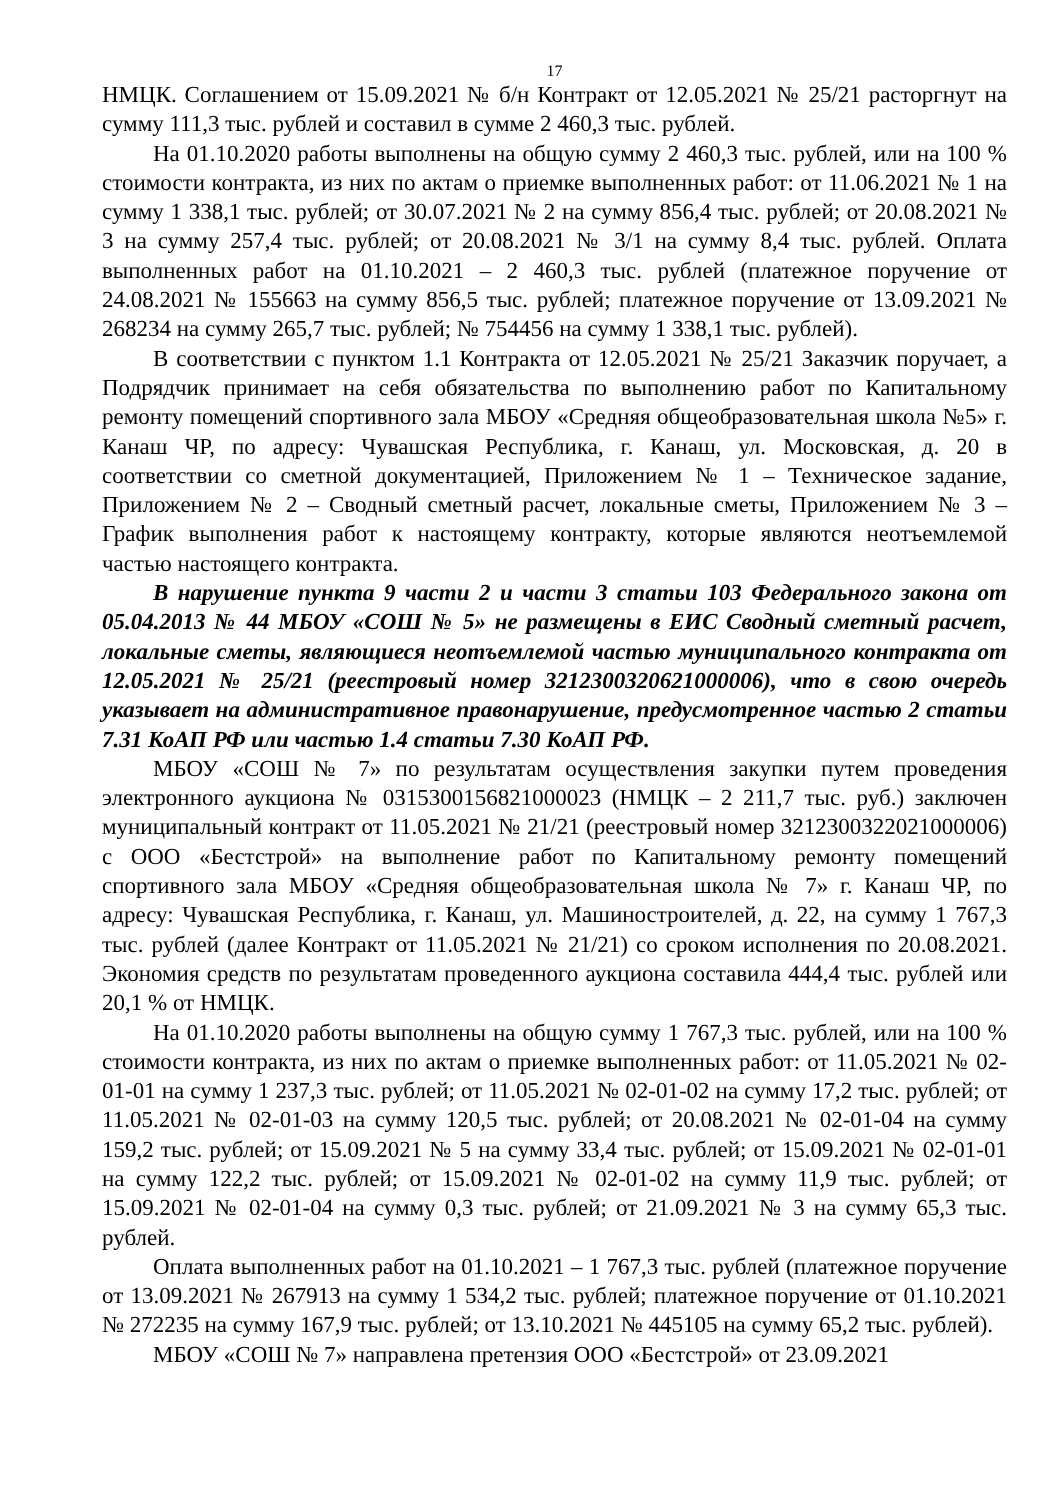17
НМЦК. Соглашением от 15.09.2021 № б/н Контракт от 12.05.2021 № 25/21 расторгнут на сумму 111,3 тыс. рублей и составил в сумме 2 460,3 тыс. рублей.
На 01.10.2020 работы выполнены на общую сумму 2 460,3 тыс. рублей, или на 100 % стоимости контракта, из них по актам о приемке выполненных работ: от 11.06.2021 № 1 на сумму 1 338,1 тыс. рублей; от 30.07.2021 № 2 на сумму 856,4 тыс. рублей; от 20.08.2021 № 3 на сумму 257,4 тыс. рублей; от 20.08.2021 № 3/1 на сумму 8,4 тыс. рублей. Оплата выполненных работ на 01.10.2021 – 2 460,3 тыс. рублей (платежное поручение от 24.08.2021 № 155663 на сумму 856,5 тыс. рублей; платежное поручение от 13.09.2021 № 268234 на сумму 265,7 тыс. рублей; № 754456 на сумму 1 338,1 тыс. рублей).
В соответствии с пунктом 1.1 Контракта от 12.05.2021 № 25/21 Заказчик поручает, а Подрядчик принимает на себя обязательства по выполнению работ по Капитальному ремонту помещений спортивного зала МБОУ «Средняя общеобразовательная школа №5» г. Канаш ЧР, по адресу: Чувашская Республика, г. Канаш, ул. Московская, д. 20 в соответствии со сметной документацией, Приложением № 1 – Техническое задание, Приложением № 2 – Сводный сметный расчет, локальные сметы, Приложением № 3 – График выполнения работ к настоящему контракту, которые являются неотъемлемой частью настоящего контракта.
В нарушение пункта 9 части 2 и части 3 статьи 103 Федерального закона от 05.04.2013 № 44 МБОУ «СОШ № 5» не размещены в ЕИС Сводный сметный расчет, локальные сметы, являющиеся неотъемлемой частью муниципального контракта от 12.05.2021 № 25/21 (реестровый номер 3212300320621000006), что в свою очередь указывает на административное правонарушение, предусмотренное частью 2 статьи 7.31 КоАП РФ или частью 1.4 статьи 7.30 КоАП РФ.
МБОУ «СОШ № 7» по результатам осуществления закупки путем проведения электронного аукциона № 0315300156821000023 (НМЦК – 2 211,7 тыс. руб.) заключен муниципальный контракт от 11.05.2021 № 21/21 (реестровый номер 3212300322021000006) с ООО «Бестстрой» на выполнение работ по Капитальному ремонту помещений спортивного зала МБОУ «Средняя общеобразовательная школа № 7» г. Канаш ЧР, по адресу: Чувашская Республика, г. Канаш, ул. Машиностроителей, д. 22, на сумму 1 767,3 тыс. рублей (далее Контракт от 11.05.2021 № 21/21) со сроком исполнения по 20.08.2021. Экономия средств по результатам проведенного аукциона составила 444,4 тыс. рублей или 20,1 % от НМЦК.
На 01.10.2020 работы выполнены на общую сумму 1 767,3 тыс. рублей, или на 100 % стоимости контракта, из них по актам о приемке выполненных работ: от 11.05.2021 № 02-01-01 на сумму 1 237,3 тыс. рублей; от 11.05.2021 № 02-01-02 на сумму 17,2 тыс. рублей; от 11.05.2021 № 02-01-03 на сумму 120,5 тыс. рублей; от 20.08.2021 № 02-01-04 на сумму 159,2 тыс. рублей; от 15.09.2021 № 5 на сумму 33,4 тыс. рублей; от 15.09.2021 № 02-01-01 на сумму 122,2 тыс. рублей; от 15.09.2021 № 02-01-02 на сумму 11,9 тыс. рублей; от 15.09.2021 № 02-01-04 на сумму 0,3 тыс. рублей; от 21.09.2021 № 3 на сумму 65,3 тыс. рублей.
Оплата выполненных работ на 01.10.2021 – 1 767,3 тыс. рублей (платежное поручение от 13.09.2021 № 267913 на сумму 1 534,2 тыс. рублей; платежное поручение от 01.10.2021 № 272235 на сумму 167,9 тыс. рублей; от 13.10.2021 № 445105 на сумму 65,2 тыс. рублей).
МБОУ «СОШ № 7» направлена претензия ООО «Бестстрой» от 23.09.2021